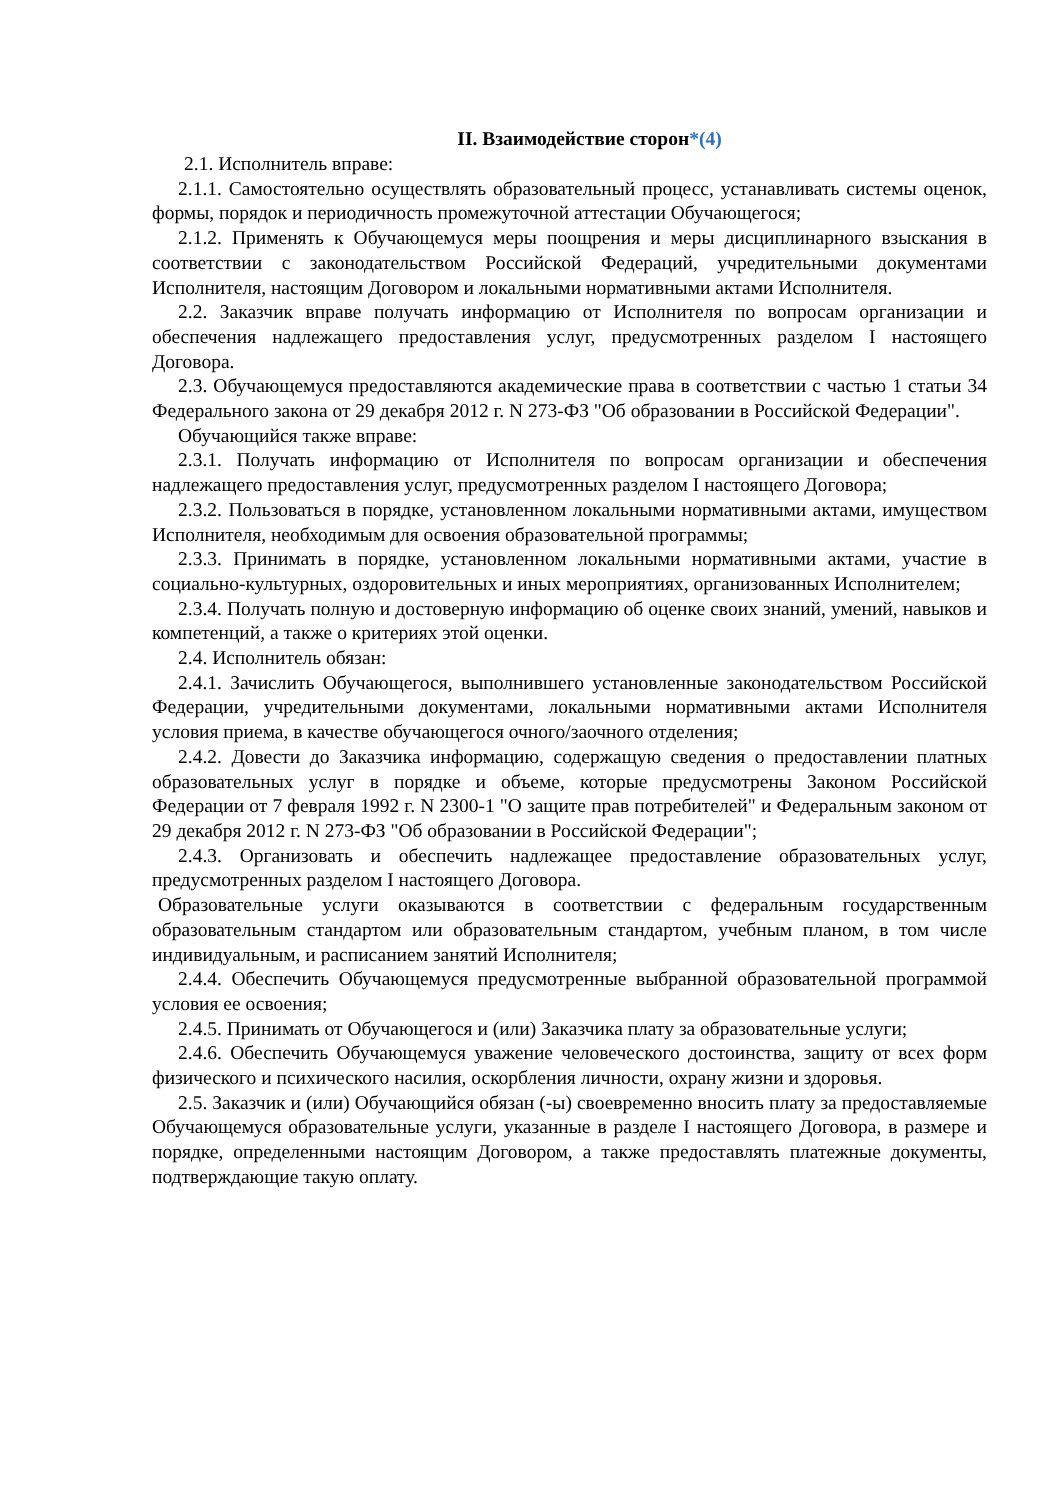II. Взаимодействие сторон*(4)
2.1. Исполнитель вправе:
2.1.1. Самостоятельно осуществлять образовательный процесс, устанавливать системы оценок, формы, порядок и периодичность промежуточной аттестации Обучающегося;
2.1.2. Применять к Обучающемуся меры поощрения и меры дисциплинарного взыскания в соответствии с законодательством Российской Федераций, учредительными документами Исполнителя, настоящим Договором и локальными нормативными актами Исполнителя.
2.2. Заказчик вправе получать информацию от Исполнителя по вопросам организации и обеспечения надлежащего предоставления услуг, предусмотренных разделом I настоящего Договора.
2.3. Обучающемуся предоставляются академические права в соответствии с частью 1 статьи 34 Федерального закона от 29 декабря 2012 г. N 273-ФЗ "Об образовании в Российской Федерации".
Обучающийся также вправе:
2.3.1. Получать информацию от Исполнителя по вопросам организации и обеспечения надлежащего предоставления услуг, предусмотренных разделом I настоящего Договора;
2.3.2. Пользоваться в порядке, установленном локальными нормативными актами, имуществом Исполнителя, необходимым для освоения образовательной программы;
2.3.3. Принимать в порядке, установленном локальными нормативными актами, участие в социально-культурных, оздоровительных и иных мероприятиях, организованных Исполнителем;
2.3.4. Получать полную и достоверную информацию об оценке своих знаний, умений, навыков и компетенций, а также о критериях этой оценки.
2.4. Исполнитель обязан:
2.4.1. Зачислить Обучающегося, выполнившего установленные законодательством Российской Федерации, учредительными документами, локальными нормативными актами Исполнителя условия приема, в качестве обучающегося очного/заочного отделения;
2.4.2. Довести до Заказчика информацию, содержащую сведения о предоставлении платных образовательных услуг в порядке и объеме, которые предусмотрены Законом Российской Федерации от 7 февраля 1992 г. N 2300-1 "О защите прав потребителей" и Федеральным законом от 29 декабря 2012 г. N 273-ФЗ "Об образовании в Российской Федерации";
2.4.3. Организовать и обеспечить надлежащее предоставление образовательных услуг, предусмотренных разделом I настоящего Договора.
Образовательные услуги оказываются в соответствии с федеральным государственным образовательным стандартом или образовательным стандартом, учебным планом, в том числе индивидуальным, и расписанием занятий Исполнителя;
2.4.4. Обеспечить Обучающемуся предусмотренные выбранной образовательной программой условия ее освоения;
2.4.5. Принимать от Обучающегося и (или) Заказчика плату за образовательные услуги;
2.4.6. Обеспечить Обучающемуся уважение человеческого достоинства, защиту от всех форм физического и психического насилия, оскорбления личности, охрану жизни и здоровья.
2.5. Заказчик и (или) Обучающийся обязан (-ы) своевременно вносить плату за предоставляемые Обучающемуся образовательные услуги, указанные в разделе I настоящего Договора, в размере и порядке, определенными настоящим Договором, а также предоставлять платежные документы, подтверждающие такую оплату.